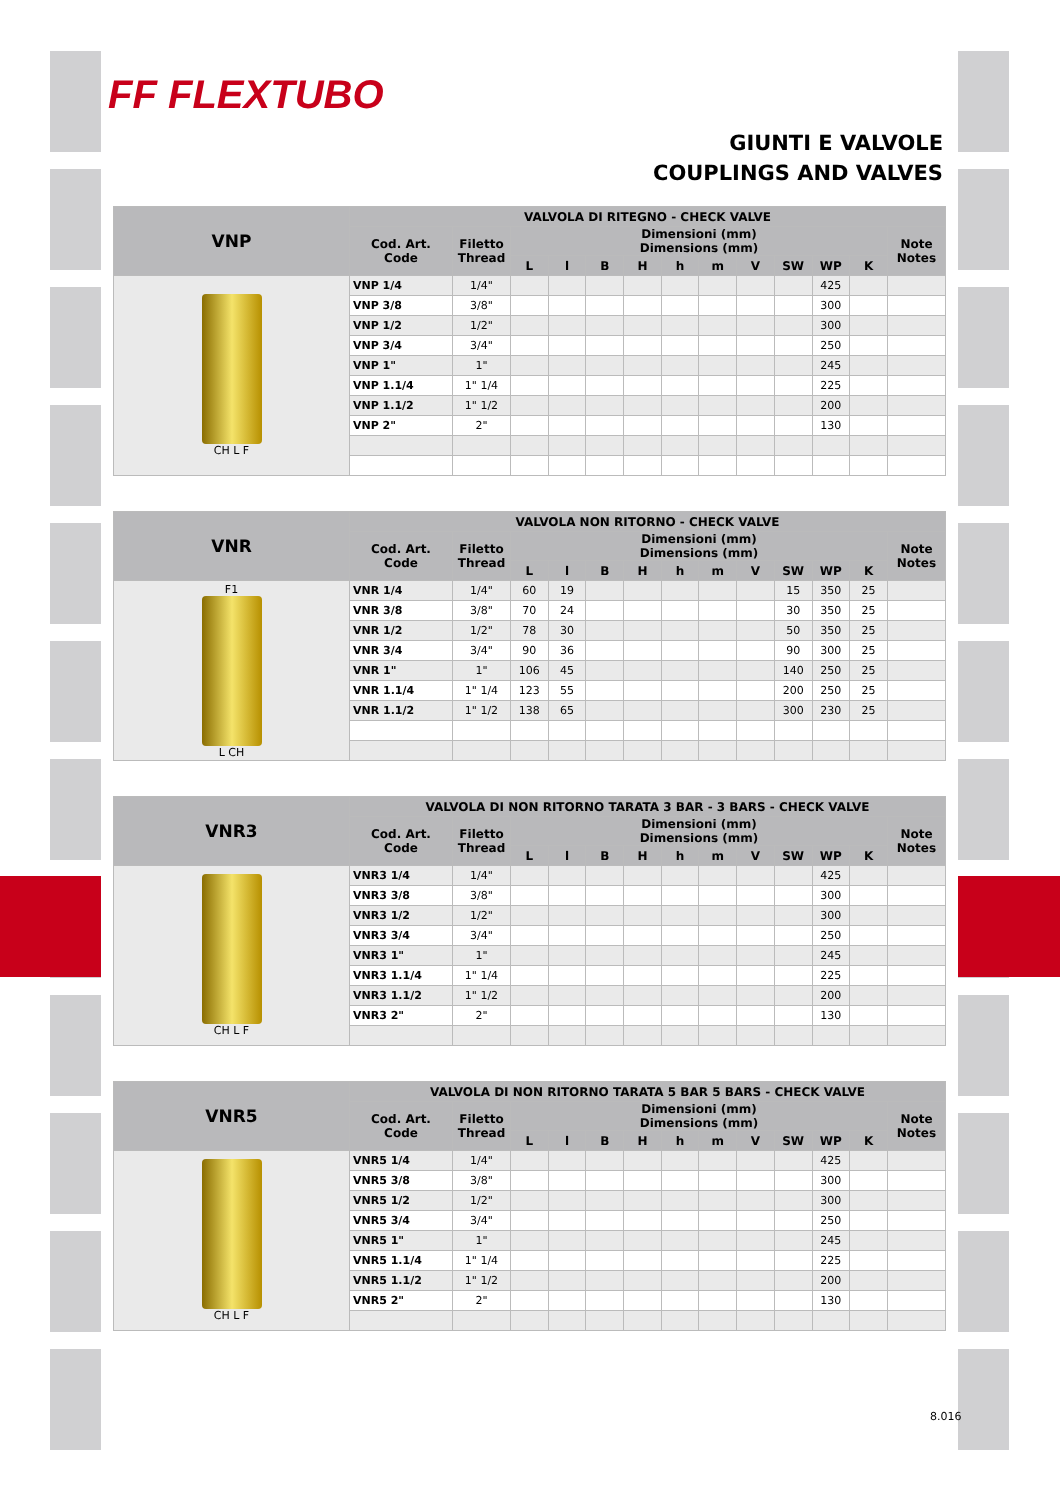FF FLEXTUBO
GIUNTI E VALVOLE
COUPLINGS AND VALVES
| VNP | VALVOLA DI RITEGNO - CHECK VALVE | | | | | | | | | | | | |
| --- | --- | --- | --- | --- | --- | --- | --- | --- | --- | --- | --- | --- | --- |
| | Cod. Art. Code | Filetto Thread | Dimensioni (mm) Dimensions (mm) | | | | | | | | | | Note Notes |
| | | | L | l | B | H | h | m | V | SW | WP | K | |
| CH L F | VNP 1/4 | 1/4" | | | | | | | | | 425 | | |
| | VNP 3/8 | 3/8" | | | | | | | | | 300 | | |
| | VNP 1/2 | 1/2" | | | | | | | | | 300 | | |
| | VNP 3/4 | 3/4" | | | | | | | | | 250 | | |
| | VNP 1" | 1" | | | | | | | | | 245 | | |
| | VNP 1.1/4 | 1" 1/4 | | | | | | | | | 225 | | |
| | VNP 1.1/2 | 1" 1/2 | | | | | | | | | 200 | | |
| | VNP 2" | 2" | | | | | | | | | 130 | | |
| VNR | VALVOLA NON RITORNO - CHECK VALVE | | | | | | | | | | | | |
| --- | --- | --- | --- | --- | --- | --- | --- | --- | --- | --- | --- | --- | --- |
| | Cod. Art. Code | Filetto Thread | Dimensioni (mm) Dimensions (mm) | | | | | | | | | | Note Notes |
| | | | L | l | B | H | h | m | V | SW | WP | K | |
| F1 L CH | VNR 1/4 | 1/4" | 60 | 19 | | | | | | 15 | 350 | 25 | |
| | VNR 3/8 | 3/8" | 70 | 24 | | | | | | 30 | 350 | 25 | |
| | VNR 1/2 | 1/2" | 78 | 30 | | | | | | 50 | 350 | 25 | |
| | VNR 3/4 | 3/4" | 90 | 36 | | | | | | 90 | 300 | 25 | |
| | VNR 1" | 1" | 106 | 45 | | | | | | 140 | 250 | 25 | |
| | VNR 1.1/4 | 1" 1/4 | 123 | 55 | | | | | | 200 | 250 | 25 | |
| | VNR 1.1/2 | 1" 1/2 | 138 | 65 | | | | | | 300 | 230 | 25 | |
| VNR3 | VALVOLA DI NON RITORNO TARATA 3 BAR - 3 BARS - CHECK VALVE | | | | | | | | | | | | |
| --- | --- | --- | --- | --- | --- | --- | --- | --- | --- | --- | --- | --- | --- |
| | Cod. Art. Code | Filetto Thread | Dimensioni (mm) Dimensions (mm) | | | | | | | | | | Note Notes |
| | | | L | l | B | H | h | m | V | SW | WP | K | |
| CH L F | VNR3 1/4 | 1/4" | | | | | | | | | 425 | | |
| | VNR3 3/8 | 3/8" | | | | | | | | | 300 | | |
| | VNR3 1/2 | 1/2" | | | | | | | | | 300 | | |
| | VNR3 3/4 | 3/4" | | | | | | | | | 250 | | |
| | VNR3 1" | 1" | | | | | | | | | 245 | | |
| | VNR3 1.1/4 | 1" 1/4 | | | | | | | | | 225 | | |
| | VNR3 1.1/2 | 1" 1/2 | | | | | | | | | 200 | | |
| | VNR3 2" | 2" | | | | | | | | | 130 | | |
| VNR5 | VALVOLA DI NON RITORNO TARATA 5 BAR 5 BARS - CHECK VALVE | | | | | | | | | | | | |
| --- | --- | --- | --- | --- | --- | --- | --- | --- | --- | --- | --- | --- | --- |
| | Cod. Art. Code | Filetto Thread | Dimensioni (mm) Dimensions (mm) | | | | | | | | | | Note Notes |
| | | | L | l | B | H | h | m | V | SW | WP | K | |
| CH L F | VNR5 1/4 | 1/4" | | | | | | | | | 425 | | |
| | VNR5 3/8 | 3/8" | | | | | | | | | 300 | | |
| | VNR5 1/2 | 1/2" | | | | | | | | | 300 | | |
| | VNR5 3/4 | 3/4" | | | | | | | | | 250 | | |
| | VNR5 1" | 1" | | | | | | | | | 245 | | |
| | VNR5 1.1/4 | 1" 1/4 | | | | | | | | | 225 | | |
| | VNR5 1.1/2 | 1" 1/2 | | | | | | | | | 200 | | |
| | VNR5 2" | 2" | | | | | | | | | 130 | | |
8.016